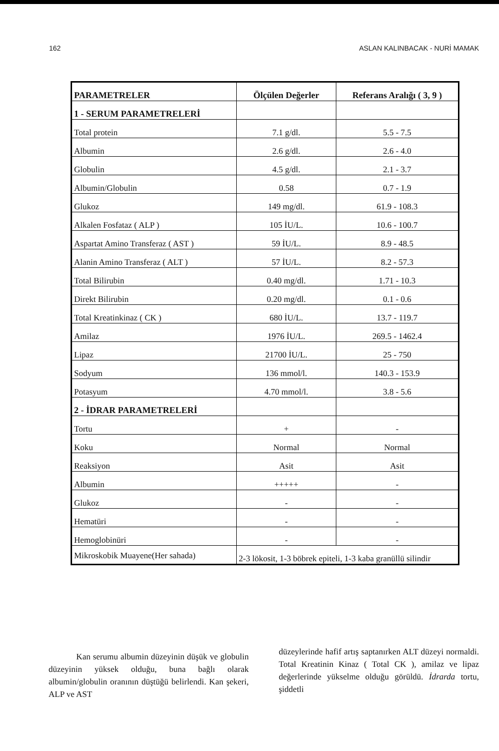162 ASLAN KALINBACAK - NURİ MAMAK
| PARAMETRELER | Ölçülen Değerler | Referans Aralığı ( 3, 9 ) |
| --- | --- | --- |
| 1 - SERUM PARAMETRELERİ | | |
| Total protein | 7.1 g/dl. | 5.5 - 7.5 |
| Albumin | 2.6 g/dl. | 2.6 - 4.0 |
| Globulin | 4.5 g/dl. | 2.1 - 3.7 |
| Albumin/Globulin | 0.58 | 0.7 - 1.9 |
| Glukoz | 149 mg/dl. | 61.9 - 108.3 |
| Alkalen Fosfataz ( ALP ) | 105 İU/L. | 10.6 - 100.7 |
| Aspartat Amino Transferaz ( AST ) | 59 İU/L. | 8.9 - 48.5 |
| Alanin Amino Transferaz ( ALT ) | 57 İU/L. | 8.2 - 57.3 |
| Total Bilirubin | 0.40 mg/dl. | 1.71 - 10.3 |
| Direkt Bilirubin | 0.20 mg/dl. | 0.1 - 0.6 |
| Total Kreatinkinaz ( CK ) | 680 İU/L. | 13.7 - 119.7 |
| Amilaz | 1976 İU/L. | 269.5 - 1462.4 |
| Lipaz | 21700 İU/L. | 25 - 750 |
| Sodyum | 136 mmol/l. | 140.3 - 153.9 |
| Potasyum | 4.70 mmol/l. | 3.8 - 5.6 |
| 2 - İDRAR PARAMETRELERİ | | |
| Tortu | + | - |
| Koku | Normal | Normal |
| Reaksiyon | Asit | Asit |
| Albumin | +++++ | - |
| Glukoz | - | - |
| Hematüri | - | - |
| Hemoglobinüri | - | - |
| Mikroskobik Muayene(Her sahada) | 2-3 lökosit, 1-3 böbrek epiteli, 1-3 kaba granüllü silindir | |
Kan serumu albumin düzeyinin düşük ve globulin düzeyinin yüksek olduğu, buna bağlı olarak albumin/globulin oranının düştüğü belirlendi. Kan şekeri, ALP ve AST
düzeylerinde hafif artış saptanırken ALT düzeyi normaldi. Total Kreatinin Kinaz ( Total CK ), amilaz ve lipaz değerlerinde yükselme olduğu görüldü. İdrarda tortu, şiddetli